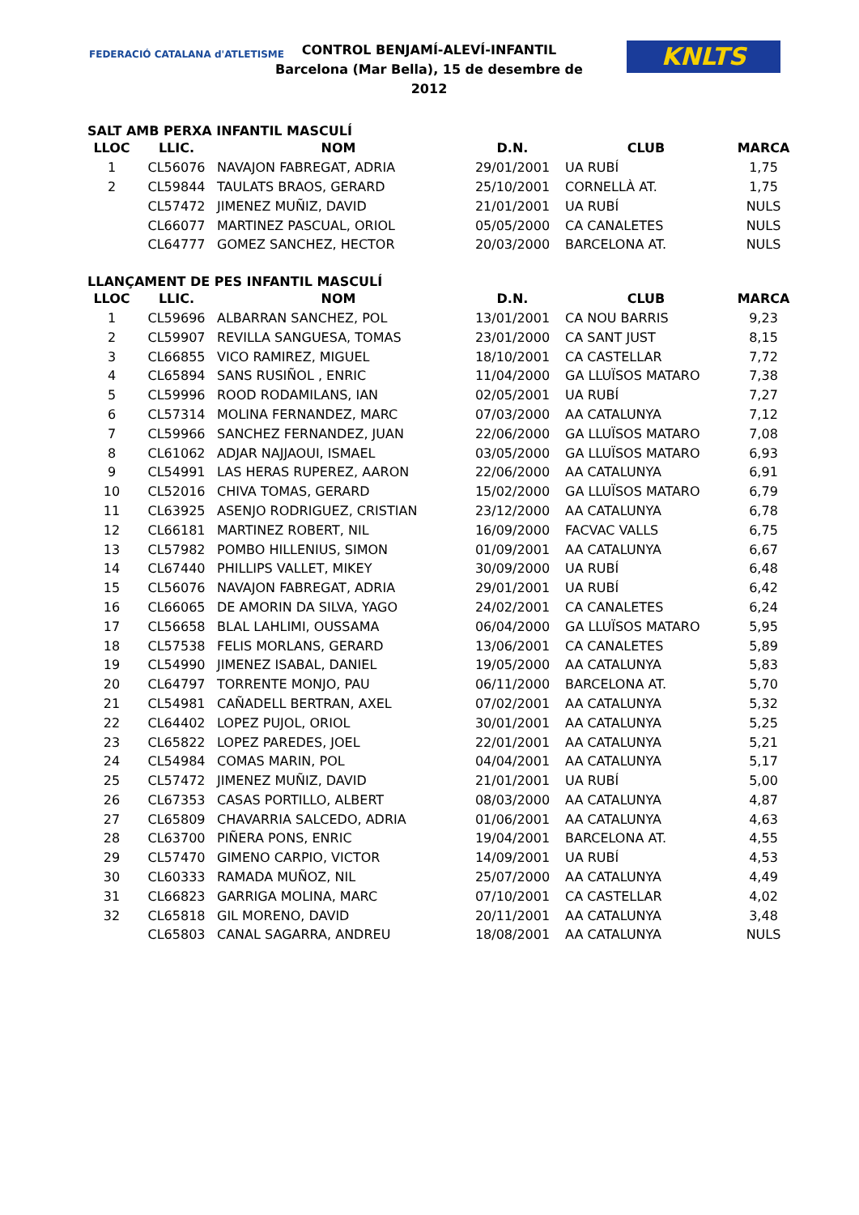FEDERACIÓ CATALANA d'ATLETISME
CONTROL BENJAMÍ-ALEVÍ-INFANTIL
Barcelona (Mar Bella), 15 de desembre de 2012
KNLTS
SALT AMB PERXA INFANTIL MASCULÍ
| LLOC | LLIC. | NOM | D.N. | CLUB | MARCA |
| --- | --- | --- | --- | --- | --- |
| 1 | CL56076 | NAVAJON FABREGAT, ADRIA | 29/01/2001 | UA RUBÍ | 1,75 |
| 2 | CL59844 | TAULATS BRAOS, GERARD | 25/10/2001 | CORNELLÀ AT. | 1,75 |
| | CL57472 | JIMENEZ MUÑIZ, DAVID | 21/01/2001 | UA RUBÍ | NULS |
| | CL66077 | MARTINEZ PASCUAL, ORIOL | 05/05/2000 | CA CANALETES | NULS |
| | CL64777 | GOMEZ SANCHEZ, HECTOR | 20/03/2000 | BARCELONA AT. | NULS |
LLANÇAMENT DE PES INFANTIL MASCULÍ
| LLOC | LLIC. | NOM | D.N. | CLUB | MARCA |
| --- | --- | --- | --- | --- | --- |
| 1 | CL59696 | ALBARRAN SANCHEZ, POL | 13/01/2001 | CA NOU BARRIS | 9,23 |
| 2 | CL59907 | REVILLA SANGUESA, TOMAS | 23/01/2000 | CA SANT JUST | 8,15 |
| 3 | CL66855 | VICO RAMIREZ, MIGUEL | 18/10/2001 | CA CASTELLAR | 7,72 |
| 4 | CL65894 | SANS RUSIÑOL , ENRIC | 11/04/2000 | GA LLUÏSOS MATARO | 7,38 |
| 5 | CL59996 | ROOD RODAMILANS, IAN | 02/05/2001 | UA RUBÍ | 7,27 |
| 6 | CL57314 | MOLINA FERNANDEZ, MARC | 07/03/2000 | AA CATALUNYA | 7,12 |
| 7 | CL59966 | SANCHEZ FERNANDEZ, JUAN | 22/06/2000 | GA LLUÏSOS MATARO | 7,08 |
| 8 | CL61062 | ADJAR NAJJAOUI, ISMAEL | 03/05/2000 | GA LLUÏSOS MATARO | 6,93 |
| 9 | CL54991 | LAS HERAS RUPEREZ, AARON | 22/06/2000 | AA CATALUNYA | 6,91 |
| 10 | CL52016 | CHIVA TOMAS, GERARD | 15/02/2000 | GA LLUÏSOS MATARO | 6,79 |
| 11 | CL63925 | ASENJO RODRIGUEZ, CRISTIAN | 23/12/2000 | AA CATALUNYA | 6,78 |
| 12 | CL66181 | MARTINEZ ROBERT, NIL | 16/09/2000 | FACVAC VALLS | 6,75 |
| 13 | CL57982 | POMBO HILLENIUS, SIMON | 01/09/2001 | AA CATALUNYA | 6,67 |
| 14 | CL67440 | PHILLIPS VALLET, MIKEY | 30/09/2000 | UA RUBÍ | 6,48 |
| 15 | CL56076 | NAVAJON FABREGAT, ADRIA | 29/01/2001 | UA RUBÍ | 6,42 |
| 16 | CL66065 | DE AMORIN DA SILVA, YAGO | 24/02/2001 | CA CANALETES | 6,24 |
| 17 | CL56658 | BLAL LAHLIMI, OUSSAMA | 06/04/2000 | GA LLUÏSOS MATARO | 5,95 |
| 18 | CL57538 | FELIS MORLANS, GERARD | 13/06/2001 | CA CANALETES | 5,89 |
| 19 | CL54990 | JIMENEZ ISABAL, DANIEL | 19/05/2000 | AA CATALUNYA | 5,83 |
| 20 | CL64797 | TORRENTE MONJO, PAU | 06/11/2000 | BARCELONA AT. | 5,70 |
| 21 | CL54981 | CAÑADELL BERTRAN, AXEL | 07/02/2001 | AA CATALUNYA | 5,32 |
| 22 | CL64402 | LOPEZ PUJOL, ORIOL | 30/01/2001 | AA CATALUNYA | 5,25 |
| 23 | CL65822 | LOPEZ PAREDES, JOEL | 22/01/2001 | AA CATALUNYA | 5,21 |
| 24 | CL54984 | COMAS MARIN, POL | 04/04/2001 | AA CATALUNYA | 5,17 |
| 25 | CL57472 | JIMENEZ MUÑIZ, DAVID | 21/01/2001 | UA RUBÍ | 5,00 |
| 26 | CL67353 | CASAS PORTILLO, ALBERT | 08/03/2000 | AA CATALUNYA | 4,87 |
| 27 | CL65809 | CHAVARRIA SALCEDO, ADRIA | 01/06/2001 | AA CATALUNYA | 4,63 |
| 28 | CL63700 | PIÑERA PONS, ENRIC | 19/04/2001 | BARCELONA AT. | 4,55 |
| 29 | CL57470 | GIMENO CARPIO, VICTOR | 14/09/2001 | UA RUBÍ | 4,53 |
| 30 | CL60333 | RAMADA MUÑOZ, NIL | 25/07/2000 | AA CATALUNYA | 4,49 |
| 31 | CL66823 | GARRIGA MOLINA, MARC | 07/10/2001 | CA CASTELLAR | 4,02 |
| 32 | CL65818 | GIL MORENO, DAVID | 20/11/2001 | AA CATALUNYA | 3,48 |
| | CL65803 | CANAL SAGARRA, ANDREU | 18/08/2001 | AA CATALUNYA | NULS |